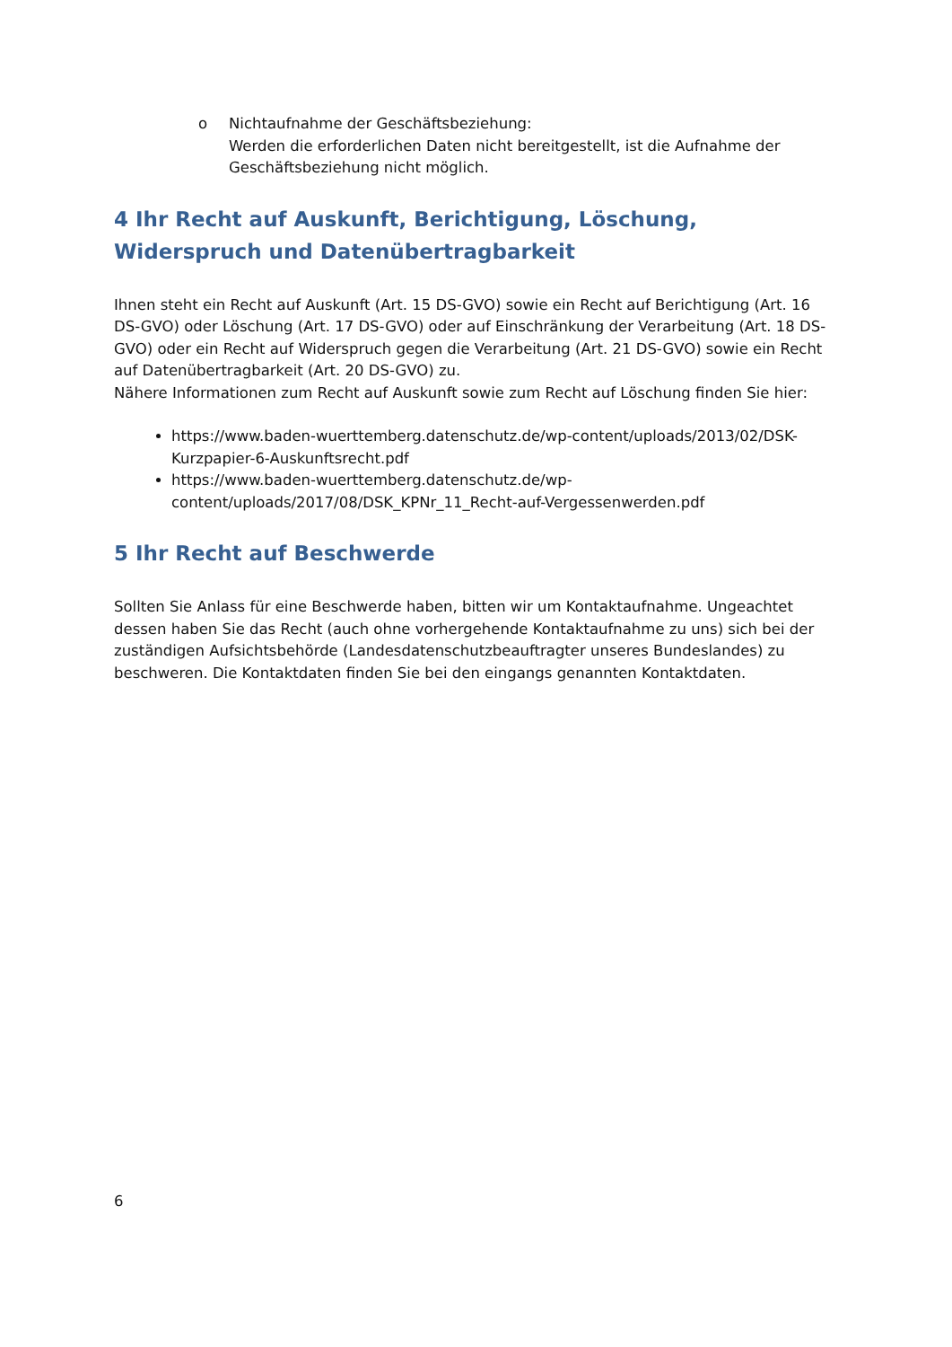o Nichtaufnahme der Geschäftsbeziehung:
Werden die erforderlichen Daten nicht bereitgestellt, ist die Aufnahme der Geschäftsbeziehung nicht möglich.
4 Ihr Recht auf Auskunft, Berichtigung, Löschung, Widerspruch und Datenübertragbarkeit
Ihnen steht ein Recht auf Auskunft (Art. 15 DS-GVO) sowie ein Recht auf Berichtigung (Art. 16 DS-GVO) oder Löschung (Art. 17 DS-GVO) oder auf Einschränkung der Verarbeitung (Art. 18 DS-GVO) oder ein Recht auf Widerspruch gegen die Verarbeitung (Art. 21 DS-GVO) sowie ein Recht auf Datenübertragbarkeit (Art. 20 DS-GVO) zu.
Nähere Informationen zum Recht auf Auskunft sowie zum Recht auf Löschung finden Sie hier:
https://www.baden-wuerttemberg.datenschutz.de/wp-content/uploads/2013/02/DSK-Kurzpapier-6-Auskunftsrecht.pdf
https://www.baden-wuerttemberg.datenschutz.de/wp-content/uploads/2017/08/DSK_KPNr_11_Recht-auf-Vergessenwerden.pdf
5 Ihr Recht auf Beschwerde
Sollten Sie Anlass für eine Beschwerde haben, bitten wir um Kontaktaufnahme. Ungeachtet dessen haben Sie das Recht (auch ohne vorhergehende Kontaktaufnahme zu uns) sich bei der zuständigen Aufsichtsbehörde (Landesdatenschutzbeauftragter unseres Bundeslandes) zu beschweren. Die Kontaktdaten finden Sie bei den eingangs genannten Kontaktdaten.
6